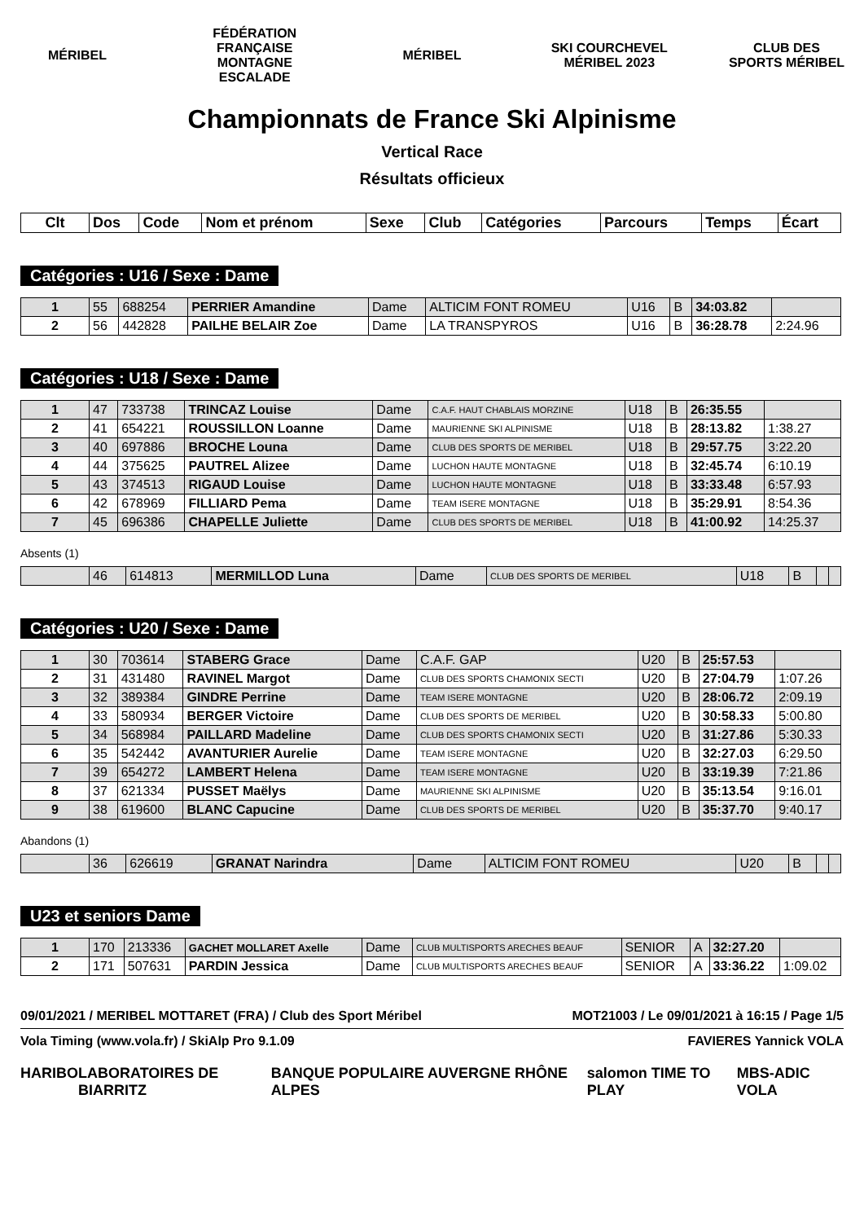MÉRIBEL
FÉDÉRATION FRANÇAISE MONTAGNE ESCALADE
MÉRIBEL
SKI COURCHEVEL MÉRIBEL 2023
CLUB DES SPORTS MÉRIBEL
Championnats de France Ski Alpinisme
Vertical Race
Résultats officieux
| Clt | Dos | Code | Nom et prénom | Sexe | Club | Catégories | Parcours | Temps | Écart |
| --- | --- | --- | --- | --- | --- | --- | --- | --- | --- |
Catégories : U16 / Sexe : Dame
| 1 | 55 | 688254 | PERRIER Amandine | Dame | ALTICIM FONT ROMEU | U16 | B | 34:03.82 | |
| 2 | 56 | 442828 | PAILHE BELAIR Zoe | Dame | LA TRANSPYROS | U16 | B | 36:28.78 | 2:24.96 |
Catégories : U18 / Sexe : Dame
| 1 | 47 | 733738 | TRINCAZ Louise | Dame | C.A.F. HAUT CHABLAIS MORZINE | U18 | B | 26:35.55 | |
| 2 | 41 | 654221 | ROUSSILLON Loanne | Dame | MAURIENNE SKI ALPINISME | U18 | B | 28:13.82 | 1:38.27 |
| 3 | 40 | 697886 | BROCHE Louna | Dame | CLUB DES SPORTS DE MERIBEL | U18 | B | 29:57.75 | 3:22.20 |
| 4 | 44 | 375625 | PAUTREL Alizee | Dame | LUCHON HAUTE MONTAGNE | U18 | B | 32:45.74 | 6:10.19 |
| 5 | 43 | 374513 | RIGAUD Louise | Dame | LUCHON HAUTE MONTAGNE | U18 | B | 33:33.48 | 6:57.93 |
| 6 | 42 | 678969 | FILLIARD Pema | Dame | TEAM ISERE MONTAGNE | U18 | B | 35:29.91 | 8:54.36 |
| 7 | 45 | 696386 | CHAPELLE Juliette | Dame | CLUB DES SPORTS DE MERIBEL | U18 | B | 41:00.92 | 14:25.37 |
Absents (1)
| | 46 | 614813 | MERMILLOD Luna | Dame | CLUB DES SPORTS DE MERIBEL | U18 | B | | |
Catégories : U20 / Sexe : Dame
| 1 | 30 | 703614 | STABERG Grace | Dame | C.A.F. GAP | U20 | B | 25:57.53 | |
| 2 | 31 | 431480 | RAVINEL Margot | Dame | CLUB DES SPORTS CHAMONIX SECTI | U20 | B | 27:04.79 | 1:07.26 |
| 3 | 32 | 389384 | GINDRE Perrine | Dame | TEAM ISERE MONTAGNE | U20 | B | 28:06.72 | 2:09.19 |
| 4 | 33 | 580934 | BERGER Victoire | Dame | CLUB DES SPORTS DE MERIBEL | U20 | B | 30:58.33 | 5:00.80 |
| 5 | 34 | 568984 | PAILLARD Madeline | Dame | CLUB DES SPORTS CHAMONIX SECTI | U20 | B | 31:27.86 | 5:30.33 |
| 6 | 35 | 542442 | AVANTURIER Aurelie | Dame | TEAM ISERE MONTAGNE | U20 | B | 32:27.03 | 6:29.50 |
| 7 | 39 | 654272 | LAMBERT Helena | Dame | TEAM ISERE MONTAGNE | U20 | B | 33:19.39 | 7:21.86 |
| 8 | 37 | 621334 | PUSSET Maëlys | Dame | MAURIENNE SKI ALPINISME | U20 | B | 35:13.54 | 9:16.01 |
| 9 | 38 | 619600 | BLANC Capucine | Dame | CLUB DES SPORTS DE MERIBEL | U20 | B | 35:37.70 | 9:40.17 |
Abandons (1)
| | 36 | 626619 | GRANAT Narindra | Dame | ALTICIM FONT ROMEU | U20 | B | | |
U23 et seniors Dame
| 1 | 170 | 213336 | GACHET MOLLARET Axelle | Dame | CLUB MULTISPORTS ARECHES BEAUF | SENIOR | A | 32:27.20 | |
| 2 | 171 | 507631 | PARDIN Jessica | Dame | CLUB MULTISPORTS ARECHES BEAUF | SENIOR | A | 33:36.22 | 1:09.02 |
09/01/2021 / MERIBEL MOTTARET (FRA) / Club des Sport Méribel MOT21003 / Le 09/01/2021 à 16:15 / Page 1/5
Vola Timing (www.vola.fr) / SkiAlp Pro 9.1.09 FAVIERES Yannick VOLA
HARIBO LABORATOIRES DE BIARRITZ BANQUE POPULAIRE AUVERGNE RHÔNE ALPES salomon TIME TO PLAY MBS-ADIC VOLA